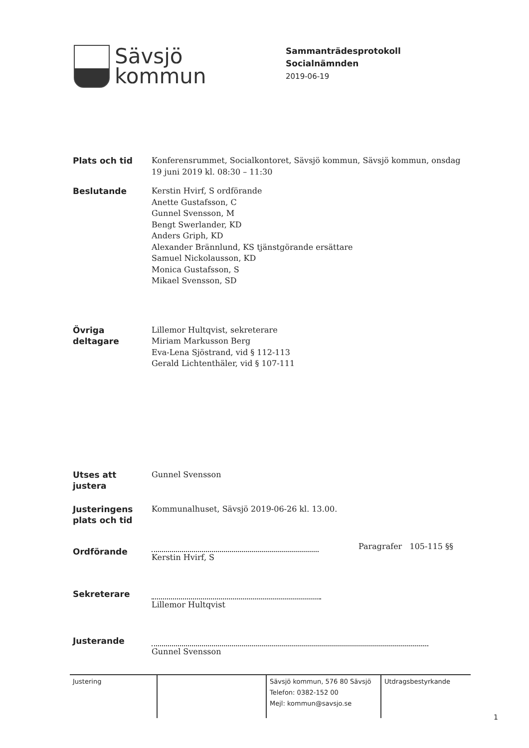Sävsjö
kommun
Sammanträdesprotokoll
Socialnämnden
2019-06-19
| Plats och tid | Konferensrummet, Socialkontoret, Sävsjö kommun, Sävsjö kommun, onsdag 19 juni 2019 kl. 08:30 – 11:30 |
| Beslutande | Kerstin Hvirf, S ordförande Anette Gustafsson, C Gunnel Svensson, M Bengt Swerlander, KD Anders Griph, KD Alexander Brännlund, KS tjänstgörande ersättare Samuel Nickolausson, KD Monica Gustafsson, S Mikael Svensson, SD |
| Övriga deltagare | Lillemor Hultqvist, sekreterare Miriam Markusson Berg Eva-Lena Sjöstrand, vid § 112-113 Gerald Lichtenthäler, vid § 107-111 |
| Utses att justera | Gunnel Svensson |
| Justeringens plats och tid | Kommunalhuset, Sävsjö 2019-06-26 kl. 13.00. |
| Ordförande | Paragrafer 105-115 §§ Kerstin Hvirf, S |
| Sekreterare | Lillemor Hultqvist |
| Justerande | Gunnel Svensson |
Justering Sävsjö kommun, 576 80 Sävsjö
Telefon: 0382-152 00
Mejl: kommun@savsjo.se
Utdragsbestyrkande
1